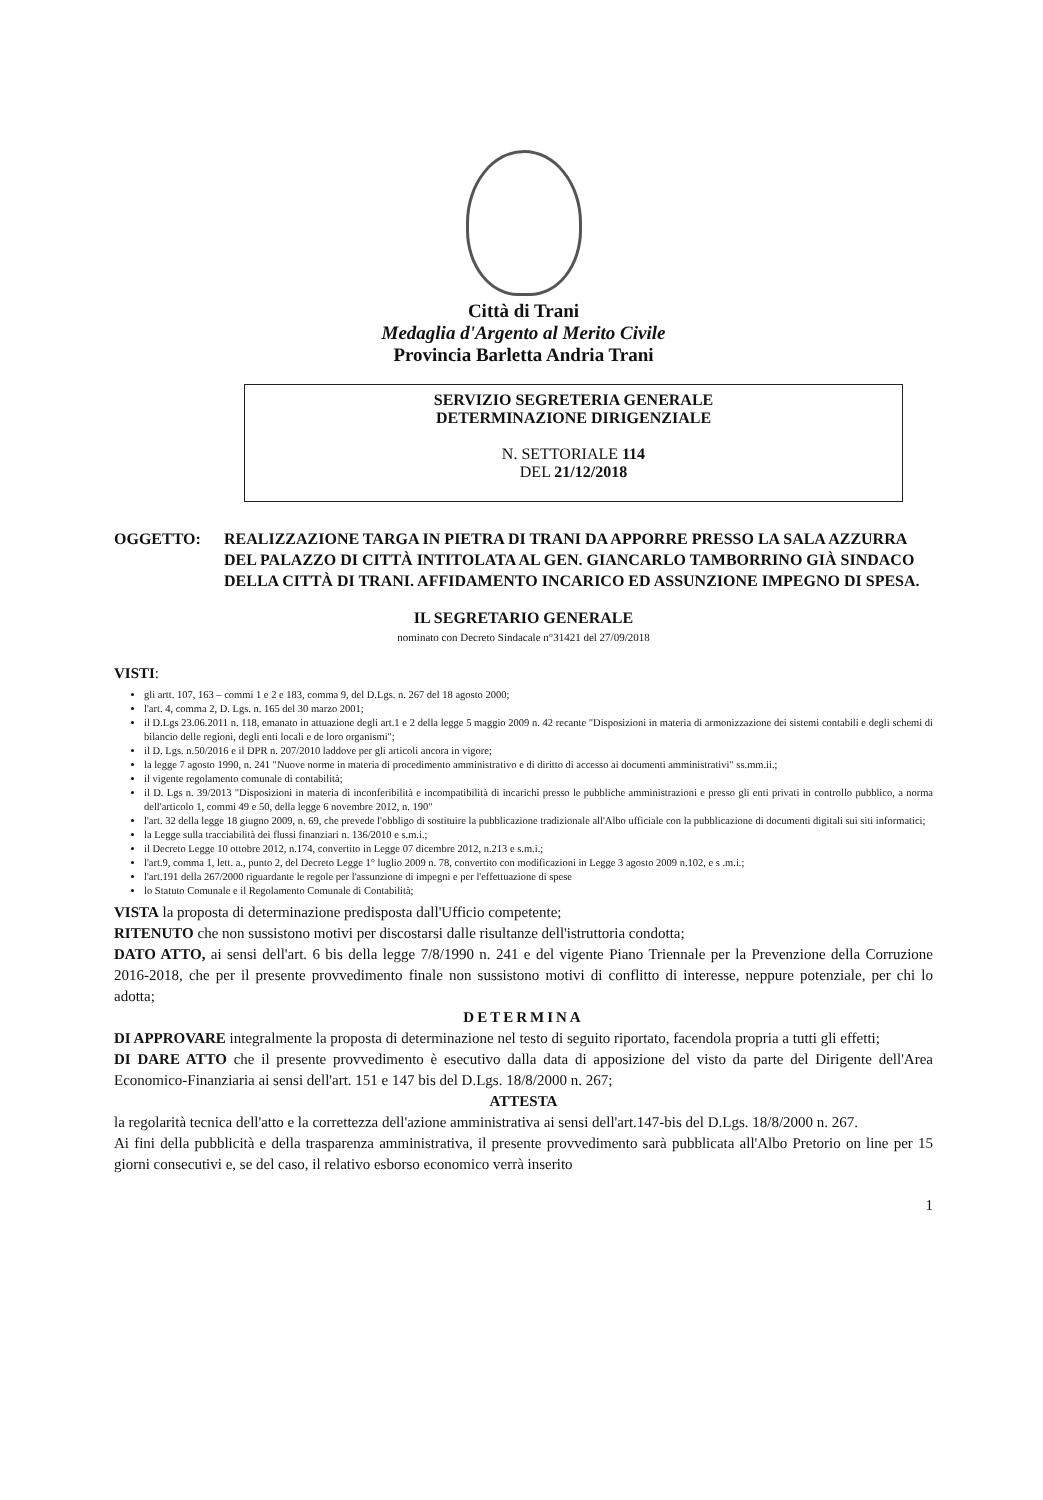Città di Trani
Medaglia d'Argento al Merito Civile
Provincia Barletta Andria Trani
SERVIZIO SEGRETERIA GENERALE
DETERMINAZIONE DIRIGENZIALE
N. SETTORIALE 114
DEL 21/12/2018
OGGETTO: REALIZZAZIONE TARGA IN PIETRA DI TRANI DA APPORRE PRESSO LA SALA AZZURRA DEL PALAZZO DI CITTÀ INTITOLATA AL GEN. GIANCARLO TAMBORRINO GIÀ SINDACO DELLA CITTÀ DI TRANI. AFFIDAMENTO INCARICO ED ASSUNZIONE IMPEGNO DI SPESA.
IL SEGRETARIO GENERALE
nominato con Decreto Sindacale n°31421 del 27/09/2018
VISTI:
gli artt. 107, 163 – commi 1 e 2 e 183, comma 9, del D.Lgs. n. 267 del 18 agosto 2000;
l'art. 4, comma 2, D. Lgs. n. 165 del 30 marzo 2001;
il D.Lgs 23.06.2011 n. 118, emanato in attuazione degli art.1 e 2 della legge 5 maggio 2009 n. 42 recante "Disposizioni in materia di armonizzazione dei sistemi contabili e degli schemi di bilancio delle regioni, degli enti locali e de loro organismi";
il D. Lgs. n.50/2016 e il DPR n. 207/2010 laddove per gli articoli ancora in vigore;
la legge 7 agosto 1990, n. 241 "Nuove norme in materia di procedimento amministrativo e di diritto di accesso ai documenti amministrativi" ss.mm.ii.;
il vigente regolamento comunale di contabilità;
il D. Lgs n. 39/2013 "Disposizioni in materia di inconferibilità e incompatibilità di incarichi presso le pubbliche amministrazioni e presso gli enti privati in controllo pubblico, a norma dell'articolo 1, commi 49 e 50, della legge 6 novembre 2012, n. 190"
l'art. 32 della legge 18 giugno 2009, n. 69, che prevede l'obbligo di sostituire la pubblicazione tradizionale all'Albo ufficiale con la pubblicazione di documenti digitali sui siti informatici;
la Legge sulla tracciabilità dei flussi finanziari n. 136/2010 e s.m.i.;
il Decreto Legge 10 ottobre 2012, n.174, convertito in Legge 07 dicembre 2012, n.213 e s.m.i.;
l'art.9, comma 1, lett. a., punto 2, del Decreto Legge 1° luglio 2009 n. 78, convertito con modificazioni in Legge 3 agosto 2009 n.102, e s .m.i.;
l'art.191 della 267/2000 riguardante le regole per l'assunzione di impegni e per l'effettuazione di spese
lo Statuto Comunale e il Regolamento Comunale di Contabilità;
VISTA la proposta di determinazione predisposta dall'Ufficio competente;
RITENUTO che non sussistono motivi per discostarsi dalle risultanze dell'istruttoria condotta;
DATO ATTO, ai sensi dell'art. 6 bis della legge 7/8/1990 n. 241 e del vigente Piano Triennale per la Prevenzione della Corruzione 2016-2018, che per il presente provvedimento finale non sussistono motivi di conflitto di interesse, neppure potenziale, per chi lo adotta;
DETERMINA
DI APPROVARE integralmente la proposta di determinazione nel testo di seguito riportato, facendola propria a tutti gli effetti;
DI DARE ATTO che il presente provvedimento è esecutivo dalla data di apposizione del visto da parte del Dirigente dell'Area Economico-Finanziaria ai sensi dell'art. 151 e 147 bis del D.Lgs. 18/8/2000 n. 267;
ATTESTA
la regolarità tecnica dell'atto e la correttezza dell'azione amministrativa ai sensi dell'art.147-bis del D.Lgs. 18/8/2000 n. 267.
Ai fini della pubblicità e della trasparenza amministrativa, il presente provvedimento sarà pubblicata all'Albo Pretorio on line per 15 giorni consecutivi e, se del caso, il relativo esborso economico verrà inserito
1